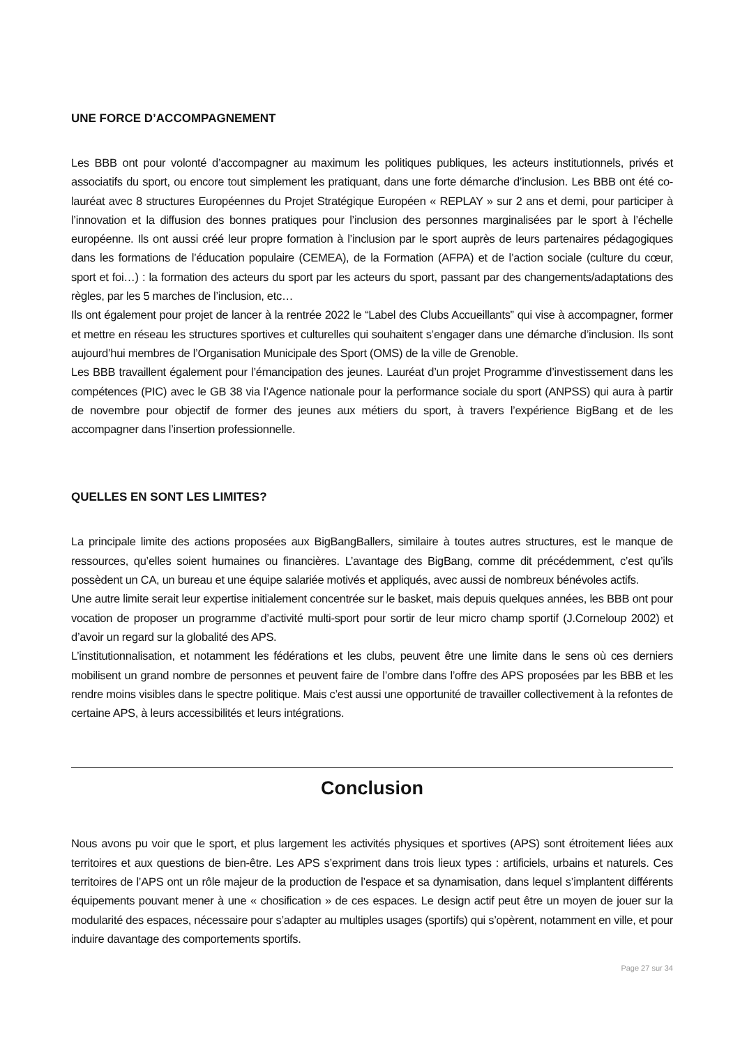UNE FORCE D’ACCOMPAGNEMENT
Les BBB ont pour volonté d’accompagner au maximum les politiques publiques, les acteurs institutionnels, privés et associatifs du sport, ou encore tout simplement les pratiquant, dans une forte démarche d’inclusion. Les BBB ont été co-lauréat avec 8 structures Européennes du Projet Stratégique Européen « REPLAY » sur 2 ans et demi, pour participer à l’innovation et la diffusion des bonnes pratiques pour l’inclusion des personnes marginalisées par le sport à l’échelle européenne. Ils ont aussi créé leur propre formation à l’inclusion par le sport auprès de leurs partenaires pédagogiques dans les formations de l’éducation populaire (CEMEA), de la Formation (AFPA) et de l’action sociale (culture du cœur, sport et foi…) : la formation des acteurs du sport par les acteurs du sport, passant par des changements/adaptations des règles, par les 5 marches de l’inclusion, etc…
Ils ont également pour projet de lancer à la rentrée 2022 le “Label des Clubs Accueillants” qui vise à accompagner, former et mettre en réseau les structures sportives et culturelles qui souhaitent s’engager dans une démarche d’inclusion. Ils sont aujourd’hui membres de l’Organisation Municipale des Sport (OMS) de la ville de Grenoble.
Les BBB travaillent également pour l’émancipation des jeunes. Lauréat d’un projet Programme d’investissement dans les compétences (PIC) avec le GB 38 via l’Agence nationale pour la performance sociale du sport (ANPSS) qui aura à partir de novembre pour objectif de former des jeunes aux métiers du sport, à travers l’expérience BigBang et de les accompagner dans l’insertion professionnelle.
QUELLES EN SONT LES LIMITES?
La principale limite des actions proposées aux BigBangBallers, similaire à toutes autres structures, est le manque de ressources, qu’elles soient humaines ou financières. L’avantage des BigBang, comme dit précédemment, c’est qu’ils possèdent un CA, un bureau et une équipe salariée motivés et appliqués, avec aussi de nombreux bénévoles actifs.
Une autre limite serait leur expertise initialement concentrée sur le basket, mais depuis quelques années, les BBB ont pour vocation de proposer un programme d’activité multi-sport pour sortir de leur micro champ sportif (J.Corneloup 2002) et d’avoir un regard sur la globalité des APS.
L’institutionnalisation, et notamment les fédérations et les clubs, peuvent être une limite dans le sens où ces derniers mobilisent un grand nombre de personnes et peuvent faire de l’ombre dans l’offre des APS proposées par les BBB et les rendre moins visibles dans le spectre politique. Mais c’est aussi une opportunité de travailler collectivement à la refontes de certaine APS, à leurs accessibilités et leurs intégrations.
Conclusion
Nous avons pu voir que le sport, et plus largement les activités physiques et sportives (APS) sont étroitement liées aux territoires et aux questions de bien-être. Les APS s’expriment dans trois lieux types : artificiels, urbains et naturels. Ces territoires de l’APS ont un rôle majeur de la production de l’espace et sa dynamisation, dans lequel s’implantent différents équipements pouvant mener à une « chosification » de ces espaces. Le design actif peut être un moyen de jouer sur la modularité des espaces, nécessaire pour s’adapter au multiples usages (sportifs) qui s’opèrent, notamment en ville, et pour induire davantage des comportements sportifs.
Page 27 sur 34